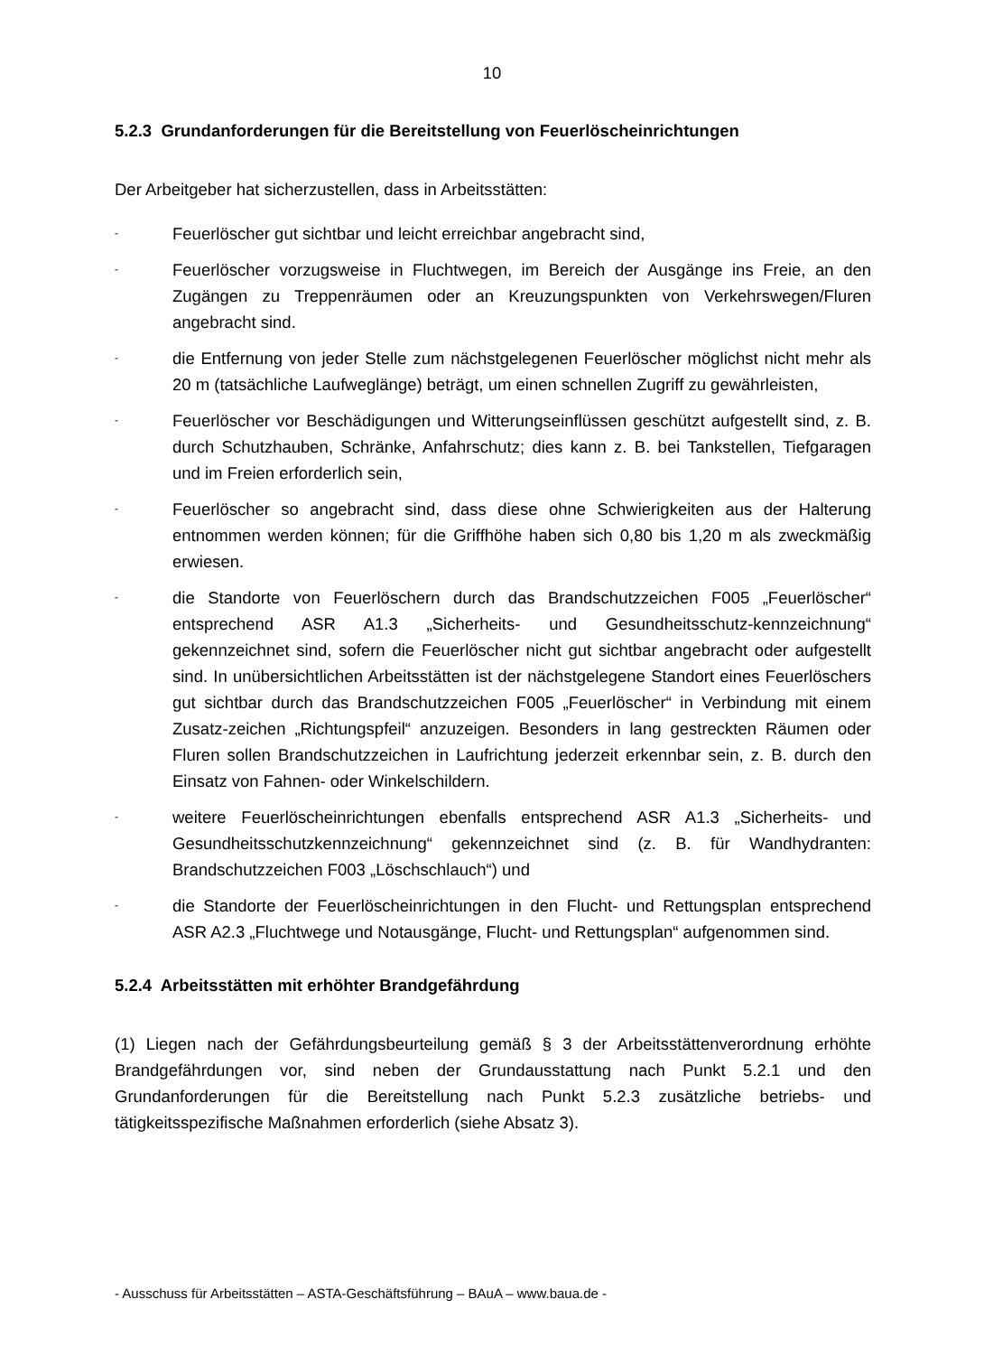10
5.2.3 Grundanforderungen für die Bereitstellung von Feuerlöscheinrichtungen
Der Arbeitgeber hat sicherzustellen, dass in Arbeitsstätten:
- Feuerlöscher gut sichtbar und leicht erreichbar angebracht sind,
- Feuerlöscher vorzugsweise in Fluchtwegen, im Bereich der Ausgänge ins Freie, an den Zugängen zu Treppenräumen oder an Kreuzungspunkten von Verkehrswegen/Fluren angebracht sind.
- die Entfernung von jeder Stelle zum nächstgelegenen Feuerlöscher möglichst nicht mehr als 20 m (tatsächliche Laufweglänge) beträgt, um einen schnellen Zugriff zu gewährleisten,
- Feuerlöscher vor Beschädigungen und Witterungseinflüssen geschützt aufgestellt sind, z. B. durch Schutzhauben, Schränke, Anfahrschutz; dies kann z. B. bei Tankstellen, Tiefgaragen und im Freien erforderlich sein,
- Feuerlöscher so angebracht sind, dass diese ohne Schwierigkeiten aus der Halterung entnommen werden können; für die Griffhöhe haben sich 0,80 bis 1,20 m als zweckmäßig erwiesen.
- die Standorte von Feuerlöschern durch das Brandschutzzeichen F005 „Feuerlöscher“ entsprechend ASR A1.3 „Sicherheits- und Gesundheitsschutz-kennzeichnung“ gekennzeichnet sind, sofern die Feuerlöscher nicht gut sichtbar angebracht oder aufgestellt sind. In unübersichtlichen Arbeitsstätten ist der nächstgelegene Standort eines Feuerlöschers gut sichtbar durch das Brandschutzzeichen F005 „Feuerlöscher“ in Verbindung mit einem Zusatz-zeichen „Richtungspfeil“ anzuzeigen. Besonders in lang gestreckten Räumen oder Fluren sollen Brandschutzzeichen in Laufrichtung jederzeit erkennbar sein, z. B. durch den Einsatz von Fahnen- oder Winkelschildern.
- weitere Feuerlöscheinrichtungen ebenfalls entsprechend ASR A1.3 „Sicherheits- und Gesundheitsschutzkennzeichnung“ gekennzeichnet sind (z. B. für Wandhydranten: Brandschutzzeichen F003 „Löschschlauch“) und
- die Standorte der Feuerlöscheinrichtungen in den Flucht- und Rettungsplan entsprechend ASR A2.3 „Fluchtwege und Notausgänge, Flucht- und Rettungsplan“ aufgenommen sind.
5.2.4 Arbeitsstätten mit erhöhter Brandgefährdung
(1) Liegen nach der Gefährdungsbeurteilung gemäß § 3 der Arbeitsstättenverordnung erhöhte Brandgefährdungen vor, sind neben der Grundausstattung nach Punkt 5.2.1 und den Grundanforderungen für die Bereitstellung nach Punkt 5.2.3 zusätzliche betriebs- und tätigkeitsspezifische Maßnahmen erforderlich (siehe Absatz 3).
- Ausschuss für Arbeitsstätten – ASTA-Geschäftsführung – BAuA – www.baua.de -